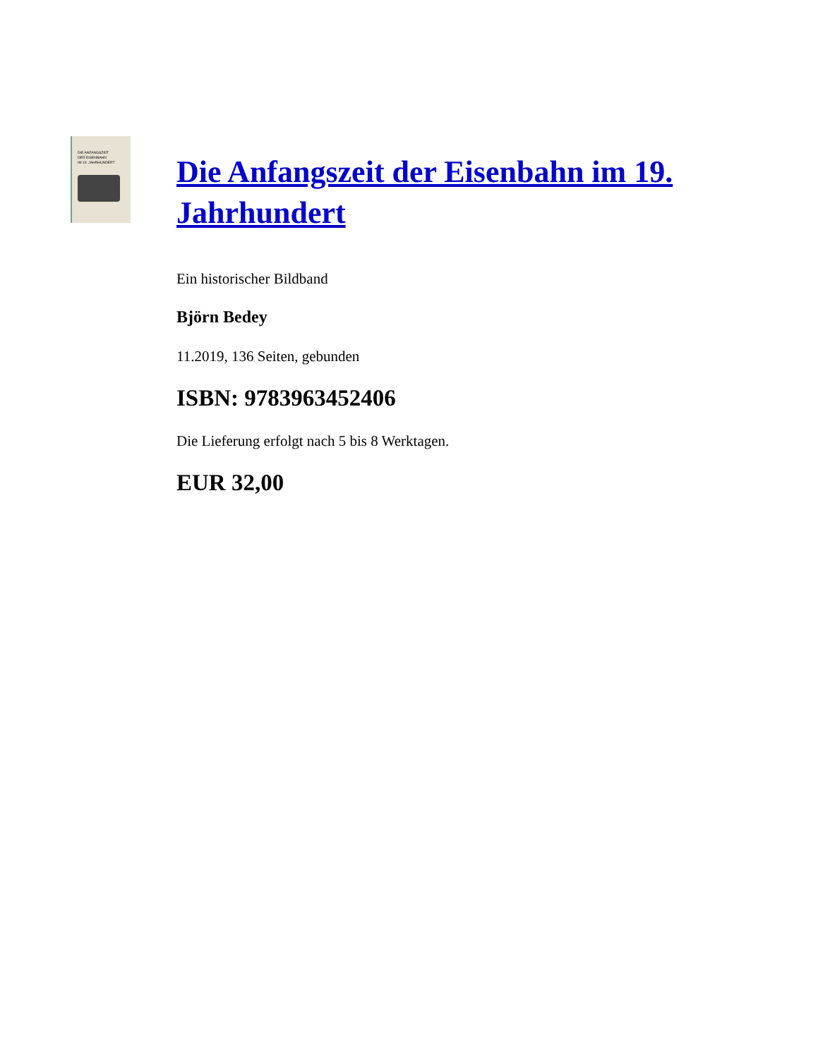DIE ANFANGSZEIT
DER EISENBAHN
IM 19. JAHRHUNDERT
Die Anfangszeit der Eisenbahn im 19. Jahrhundert
Ein historischer Bildband
Björn Bedey
11.2019, 136 Seiten, gebunden
ISBN: 9783963452406
Die Lieferung erfolgt nach 5 bis 8 Werktagen.
EUR 32,00